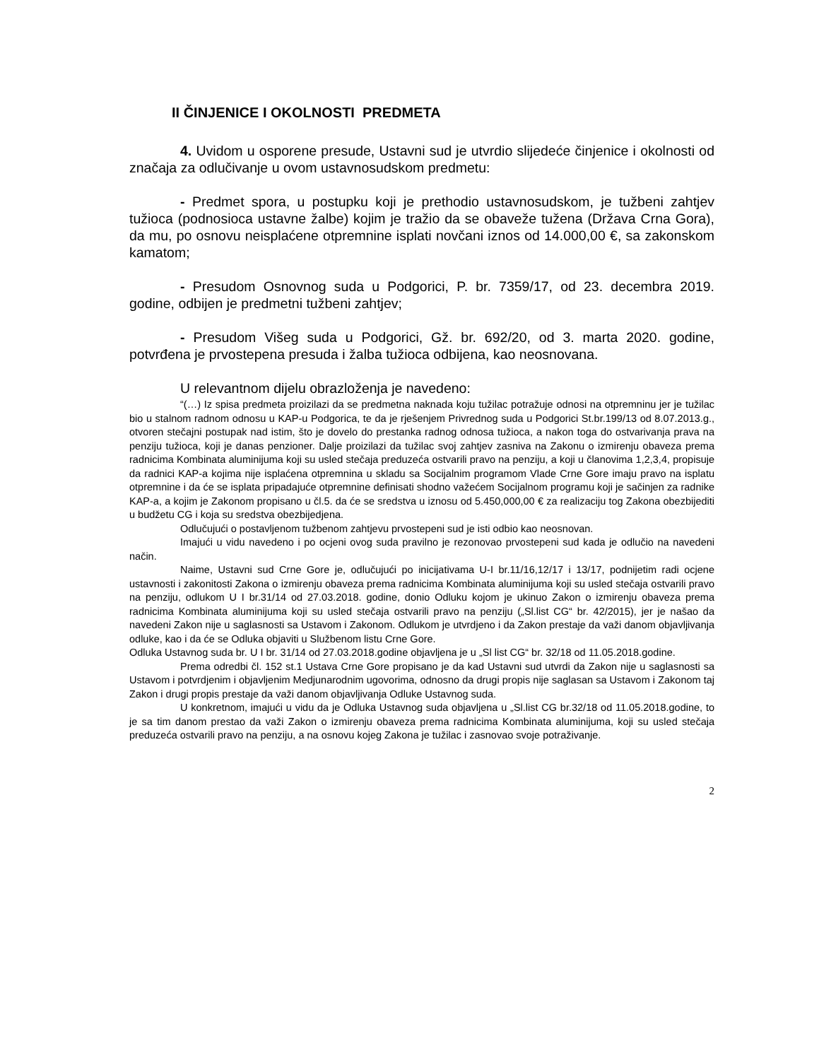II ČINJENICE I OKOLNOSTI PREDMETA
4. Uvidom u osporene presude, Ustavni sud je utvrdio slijedeće činjenice i okolnosti od značaja za odlučivanje u ovom ustavnosudskom predmetu:
- Predmet spora, u postupku koji je prethodio ustavnosudskom, je tužbeni zahtjev tužioca (podnosioca ustavne žalbe) kojim je tražio da se obaveže tužena (Država Crna Gora), da mu, po osnovu neisplaćene otpremnine isplati novčani iznos od 14.000,00 €, sa zakonskom kamatom;
- Presudom Osnovnog suda u Podgorici, P. br. 7359/17, od 23. decembra 2019. godine, odbijen je predmetni tužbeni zahtjev;
- Presudom Višeg suda u Podgorici, Gž. br. 692/20, od 3. marta 2020. godine, potvrđena je prvostepena presuda i žalba tužioca odbijena, kao neosnovana.
U relevantnom dijelu obrazloženja je navedeno:
“(…) Iz spisa predmeta proizilazi da se predmetna naknada koju tužilac potražuje odnosi na otpremninu jer je tužilac bio u stalnom radnom odnosu u KAP-u Podgorica, te da je rješenjem Privrednog suda u Podgorici St.br.199/13 od 8.07.2013.g., otvoren stečajni postupak nad istim, što je dovelo do prestanka radnog odnosa tužioca, a nakon toga do ostvarivanja prava na penziju tužioca, koji je danas penzioner. Dalje proizilazi da tužilac svoj zahtjev zasniva na Zakonu o izmirenju obaveza prema radnicima Kombinata aluminijuma koji su usled stečaja preduzeća ostvarili pravo na penziju, a koji u članovima 1,2,3,4, propisuje da radnici KAP-a kojima nije isplaćena otpremnina u skladu sa Socijalnim programom Vlade Crne Gore imaju pravo na isplatu otpremnine i da će se isplata pripadajuće otpremnine definisati shodno važećem Socijalnom programu koji je sačinjen za radnike KAP-a, a kojim je Zakonom propisano u čl.5. da će se sredstva u iznosu od 5.450,000,00 € za realizaciju tog Zakona obezbijediti u budžetu CG i koja su sredstva obezbijedjena.
Odlučujući o postavljenom tužbenom zahtjevu prvostepeni sud je isti odbio kao neosnovan.
Imajući u vidu navedeno i po ocjeni ovog suda pravilno je rezonovao prvostepeni sud kada je odlučio na navedeni način.
Naime, Ustavni sud Crne Gore je, odlučujući po inicijativama U-I br.11/16,12/17 i 13/17, podnijetim radi ocjene ustavnosti i zakonitosti Zakona o izmirenju obaveza prema radnicima Kombinata aluminijuma koji su usled stečaja ostvarili pravo na penziju, odlukom U I br.31/14 od 27.03.2018. godine, donio Odluku kojom je ukinuo Zakon o izmirenju obaveza prema radnicima Kombinata aluminijuma koji su usled stečaja ostvarili pravo na penziju („Sl.list CG“ br. 42/2015), jer je našao da navedeni Zakon nije u saglasnosti sa Ustavom i Zakonom. Odlukom je utvrdjeno i da Zakon prestaje da važi danom objavljivanja odluke, kao i da će se Odluka objaviti u Službenom listu Crne Gore.
Odluka Ustavnog suda br. U I br. 31/14 od 27.03.2018.godine objavljena je u „Sl list CG“ br. 32/18 od 11.05.2018.godine.
Prema odredbi čl. 152 st.1 Ustava Crne Gore propisano je da kad Ustavni sud utvrdi da Zakon nije u saglasnosti sa Ustavom i potvrdjenim i objavljenim Medjunarodnim ugovorima, odnosno da drugi propis nije saglasan sa Ustavom i Zakonom taj Zakon i drugi propis prestaje da važi danom objavljivanja Odluke Ustavnog suda.
U konkretnom, imajući u vidu da je Odluka Ustavnog suda objavljena u „Sl.list CG br.32/18 od 11.05.2018.godine, to je sa tim danom prestao da važi Zakon o izmirenju obaveza prema radnicima Kombinata aluminijuma, koji su usled stečaja preduzeća ostvarili pravo na penziju, a na osnovu kojeg Zakona je tužilac i zasnovao svoje potraživanje.
2